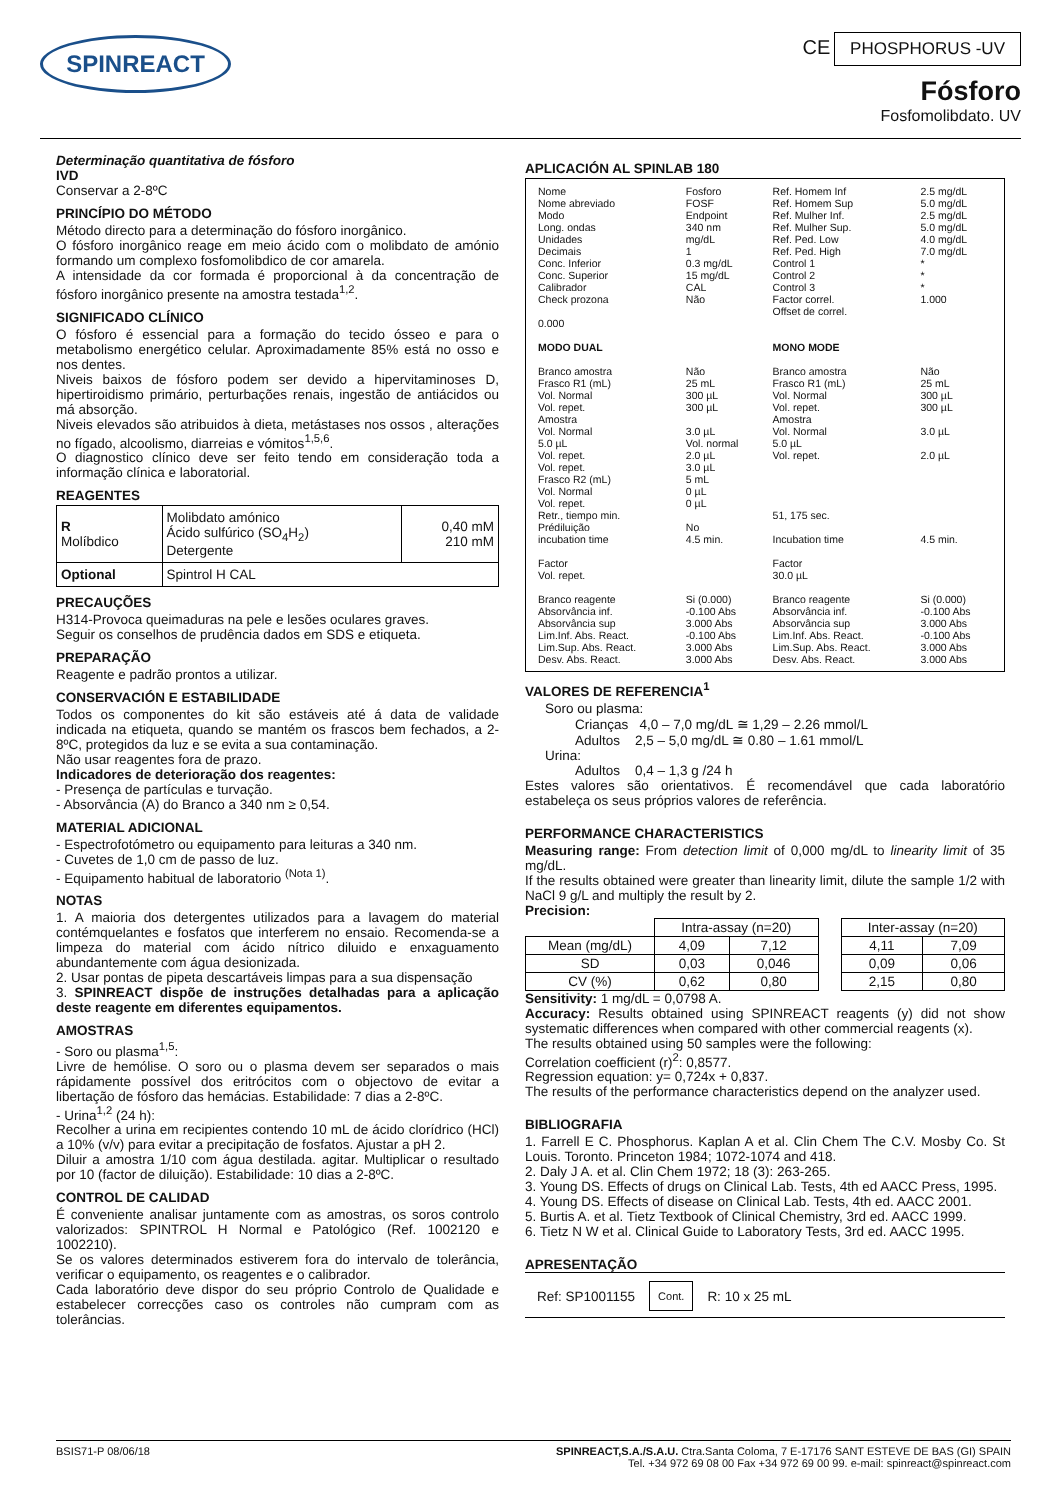SPINREACT
CE PHOSPHORUS -UV
Fósforo
Fosfomolibdato. UV
Determinação quantitativa de fósforo
IVD
Conservar a 2-8ºC
PRINCÍPIO DO MÉTODO
Método directo para a determinação do fósforo inorgânico.
O fósforo inorgânico reage em meio ácido com o molibdato de amónio formando um complexo fosfomolibdico de cor amarela.
A intensidade da cor formada é proporcional à da concentração de fósforo inorgânico presente na amostra testada<sup>1,2</sup>.
SIGNIFICADO CLÍNICO
O fósforo é essencial para a formação do tecido ósseo e para o metabolismo energético celular. Aproximadamente 85% está no osso e nos dentes.
Niveis baixos de fósforo podem ser devido a hipervitaminoses D, hipertiroidismo primário, perturbações renais, ingestão de antiácidos ou má absorção.
Niveis elevados são atribuidos à dieta, metástases nos ossos , alterações no fígado, alcoolismo, diarreias e vómitos<sup>1,5,6</sup>.
O diagnostico clínico deve ser feito tendo em consideração toda a informação clínica e laboratorial.
REAGENTES
| R Molíbdico | Molibdato amónico Ácido sulfúrico (SO<sub>4</sub>H<sub>2</sub>) Detergente | 0,40 mM 210 mM |
| Optional | Spintrol H CAL | |
PRECAUÇÕES
H314-Provoca queimaduras na pele e lesões oculares graves.
Seguir os conselhos de prudência dados em SDS e etiqueta.
PREPARAÇÃO
Reagente e padrão prontos a utilizar.
CONSERVACIÓN E ESTABILIDADE
Todos os componentes do kit são estáveis até á data de validade indicada na etiqueta, quando se mantém os frascos bem fechados, a 2-8ºC, protegidos da luz e se evita a sua contaminação.
Não usar reagentes fora de prazo.
Indicadores de deterioração dos reagentes:
- Presença de partículas e turvação.
- Absorvância (A) do Branco a 340 nm ≥ 0,54.
MATERIAL ADICIONAL
- Espectrofotómetro ou equipamento para leituras a 340 nm.
- Cuvetes de 1,0 cm de passo de luz.
- Equipamento habitual de laboratorio <sup>(Nota 1)</sup>.
NOTAS
1. A maioria dos detergentes utilizados para a lavagem do material contémquelantes e fosfatos que interferem no ensaio. Recomenda-se a limpeza do material com ácido nítrico diluido e enxaguamento abundantemente com água desionizada.
2. Usar pontas de pipeta descartáveis limpas para a sua dispensação
3. SPINREACT dispõe de instruções detalhadas para a aplicação deste reagente em diferentes equipamentos.
AMOSTRAS
- Soro ou plasma<sup>1,5</sup>:
Livre de hemólise. O soro ou o plasma devem ser separados o mais rápidamente possível dos eritrócitos com o objectovo de evitar a libertação de fósforo das hemácias. Estabilidade: 7 dias a 2-8ºC.
- Urina<sup>1,2</sup> (24 h):
Recolher a urina em recipientes contendo 10 mL de ácido clorídrico (HCl) a 10% (v/v) para evitar a precipitação de fosfatos. Ajustar a pH 2.
Diluir a amostra 1/10 com água destilada. agitar. Multiplicar o resultado por 10 (factor de diluição). Estabilidade: 10 dias a 2-8ºC.
CONTROL DE CALIDAD
É conveniente analisar juntamente com as amostras, os soros controlo valorizados: SPINTROL H Normal e Patológico (Ref. 1002120 e 1002210).
Se os valores determinados estiverem fora do intervalo de tolerância, verificar o equipamento, os reagentes e o calibrador.
Cada laboratório deve dispor do seu próprio Controlo de Qualidade e estabelecer correcções caso os controles não cumpram com as tolerâncias.
APLICACIÓN AL SPINLAB 180
| Nome Nome abreviado Modo Long. ondas Unidades Decimais Conc. Inferior Conc. Superior Calibrador Check prozona 0.000 | Fosforo FOSF Endpoint 340 nm mg/dL 1 0.3 mg/dL 15 mg/dL CAL Não | Ref. Homem Inf Ref. Homem Sup Ref. Mulher Inf. Ref. Mulher Sup. Ref. Ped. Low Ref. Ped. High Control 1 Control 2 Control 3 Factor correl. Offset de correl. | 2.5 mg/dL 5.0 mg/dL 2.5 mg/dL 5.0 mg/dL 4.0 mg/dL 7.0 mg/dL * * * 1.000 |
| MODO DUAL Branco amostra Frasco R1 (mL) Vol. Normal Vol. repet. Amostra Vol. Normal 5.0 µL Vol. repet. Vol. repet. Frasco R2 (mL) Vol. Normal Vol. repet. Retr., tiempo min. Prédiluição incubation time Factor Vol. repet. | Não 25 mL 300 µL 300 µL 3.0 µL Vol. normal 2.0 µL 3.0 µL 5 mL 0 µL 0 µL No 4.5 min. | MONO MODE Branco amostra Frasco R1 (mL) Vol. Normal Vol. repet. Amostra Vol. Normal 5.0 µL Vol. repet. 51, 175 sec. Incubation time Factor 30.0 µL | Não 25 mL 300 µL 300 µL 3.0 µL 2.0 µL 4.5 min. |
| Branco reagente Absorvância inf. Absorvância sup Lim.Inf. Abs. React. Lim.Sup. Abs. React. Desv. Abs. React. | Si (0.000) -0.100 Abs 3.000 Abs -0.100 Abs 3.000 Abs 3.000 Abs | Branco reagente Absorvância inf. Absorvância sup Lim.Inf. Abs. React. Lim.Sup. Abs. React. Desv. Abs. React. | Si (0.000) -0.100 Abs 3.000 Abs -0.100 Abs 3.000 Abs 3.000 Abs |
VALORES DE REFERENCIA<sup>1</sup>
Soro ou plasma:
Crianças 4,0 – 7,0 mg/dL ≅ 1,29 – 2.26 mmol/L
Adultos 2,5 – 5,0 mg/dL ≅ 0.80 – 1.61 mmol/L
Urina:
Adultos 0,4 – 1,3 g /24 h
Estes valores são orientativos. É recomendável que cada laboratório estabeleça os seus próprios valores de referência.
PERFORMANCE CHARACTERISTICS
Measuring range: From detection limit of 0,000 mg/dL to linearity limit of 35 mg/dL.
If the results obtained were greater than linearity limit, dilute the sample 1/2 with NaCl 9 g/L and multiply the result by 2.
Precision:
| | Intra-assay (n=20) | | | Inter-assay (n=20) | |
| --- | --- | --- | --- | --- | --- |
| Mean (mg/dL) | 4,09 | 7,12 | | 4,11 | 7,09 |
| SD | 0,03 | 0,046 | | 0,09 | 0,06 |
| CV (%) | 0,62 | 0,80 | | 2,15 | 0,80 |
Sensitivity: 1 mg/dL = 0,0798 A.
Accuracy: Results obtained using SPINREACT reagents (y) did not show systematic differences when compared with other commercial reagents (x).
The results obtained using 50 samples were the following:
Correlation coefficient (r)<sup>2</sup>: 0,8577.
Regression equation: y= 0,724x + 0,837.
The results of the performance characteristics depend on the analyzer used.
BIBLIOGRAFIA
1. Farrell E C. Phosphorus. Kaplan A et al. Clin Chem The C.V. Mosby Co. St Louis. Toronto. Princeton 1984; 1072-1074 and 418.
2. Daly J A. et al. Clin Chem 1972; 18 (3): 263-265.
3. Young DS. Effects of drugs on Clinical Lab. Tests, 4th ed AACC Press, 1995.
4. Young DS. Effects of disease on Clinical Lab. Tests, 4th ed. AACC 2001.
5. Burtis A. et al. Tietz Textbook of Clinical Chemistry, 3rd ed. AACC 1999.
6. Tietz N W et al. Clinical Guide to Laboratory Tests, 3rd ed. AACC 1995.
APRESENTAÇÃO
Ref: SP1001155 Cont. R: 10 x 25 mL
BSIS71-P 08/06/18 SPINREACT,S.A./S.A.U. Ctra.Santa Coloma, 7 E-17176 SANT ESTEVE DE BAS (GI) SPAIN
Tel. +34 972 69 08 00 Fax +34 972 69 00 99. e-mail: spinreact@spinreact.com